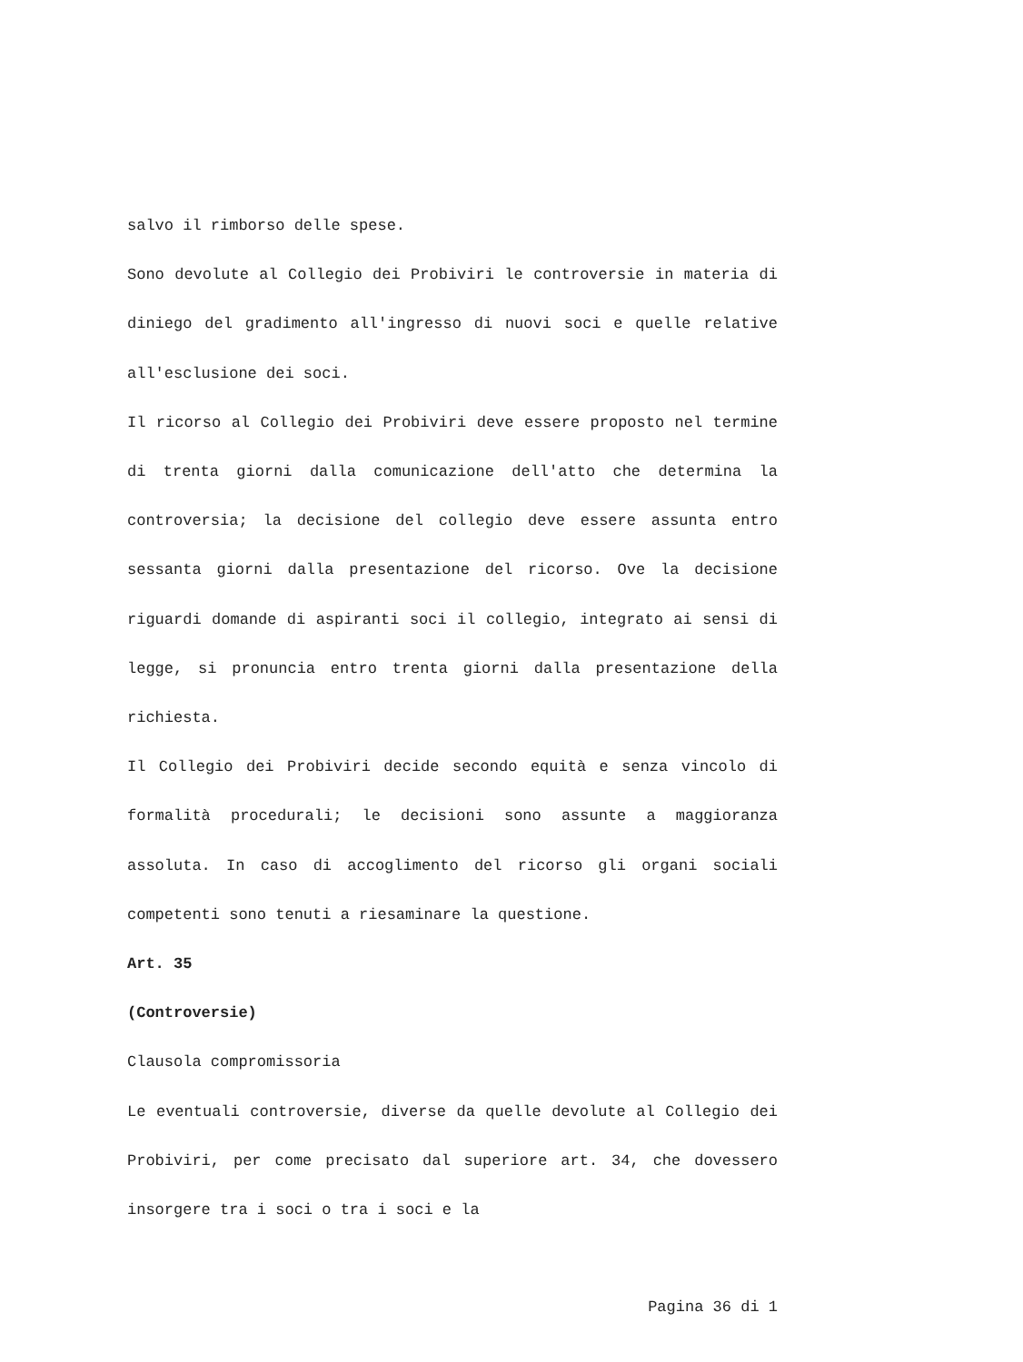salvo il rimborso delle spese.
Sono devolute al Collegio dei Probiviri le controversie in materia di diniego del gradimento all'ingresso di nuovi soci e quelle relative all'esclusione dei soci.
Il ricorso al Collegio dei Probiviri deve essere proposto nel termine di trenta giorni dalla comunicazione dell'atto che determina la controversia; la decisione del collegio deve essere assunta entro sessanta giorni dalla presentazione del ricorso. Ove la decisione riguardi domande di aspiranti soci il collegio, integrato ai sensi di legge, si pronuncia entro trenta giorni dalla presentazione della richiesta.
Il Collegio dei Probiviri decide secondo equità e senza vincolo di formalità procedurali; le decisioni sono assunte a maggioranza assoluta. In caso di accoglimento del ricorso gli organi sociali competenti sono tenuti a riesaminare la questione.
Art. 35
(Controversie)
Clausola compromissoria
Le eventuali controversie, diverse da quelle devolute al Collegio dei Probiviri, per come precisato dal superiore art. 34, che dovessero insorgere tra i soci o tra i soci e la
Pagina 36 di 1